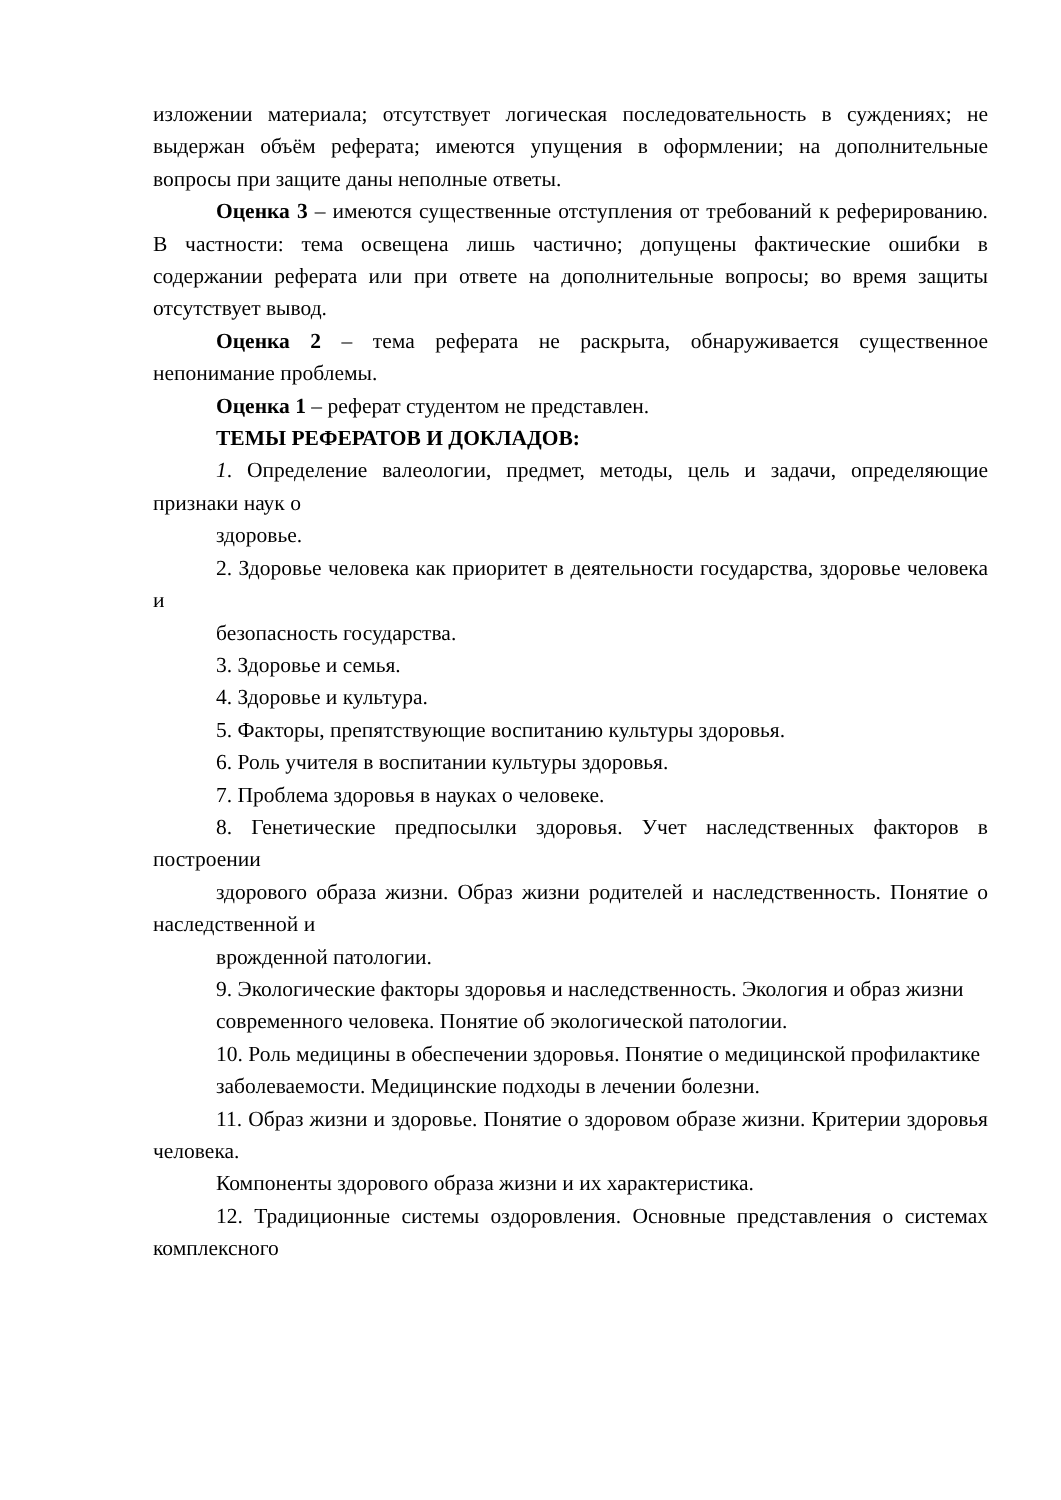изложении материала; отсутствует логическая последовательность в суждениях; не выдержан объём реферата; имеются упущения в оформлении; на дополнительные вопросы при защите даны неполные ответы.
Оценка 3 – имеются существенные отступления от требований к реферированию. В частности: тема освещена лишь частично; допущены фактические ошибки в содержании реферата или при ответе на дополнительные вопросы; во время защиты отсутствует вывод.
Оценка 2 – тема реферата не раскрыта, обнаруживается существенное непонимание проблемы.
Оценка 1 – реферат студентом не представлен.
ТЕМЫ РЕФЕРАТОВ И ДОКЛАДОВ:
1. Определение валеологии, предмет, методы, цель и задачи, определяющие признаки наук о
здоровье.
2. Здоровье человека как приоритет в деятельности государства, здоровье человека и
безопасность государства.
3. Здоровье и семья.
4. Здоровье и культура.
5. Факторы, препятствующие воспитанию культуры здоровья.
6. Роль учителя в воспитании культуры здоровья.
7. Проблема здоровья в науках о человеке.
8. Генетические предпосылки здоровья. Учет наследственных факторов в построении
здорового образа жизни. Образ жизни родителей и наследственность. Понятие о наследственной и
врожденной патологии.
9. Экологические факторы здоровья и наследственность. Экология и образ жизни
современного человека. Понятие об экологической патологии.
10. Роль медицины в обеспечении здоровья. Понятие о медицинской профилактике
заболеваемости. Медицинские подходы в лечении болезни.
11. Образ жизни и здоровье. Понятие о здоровом образе жизни. Критерии здоровья человека.
Компоненты здорового образа жизни и их характеристика.
12. Традиционные системы оздоровления. Основные представления о системах комплексного